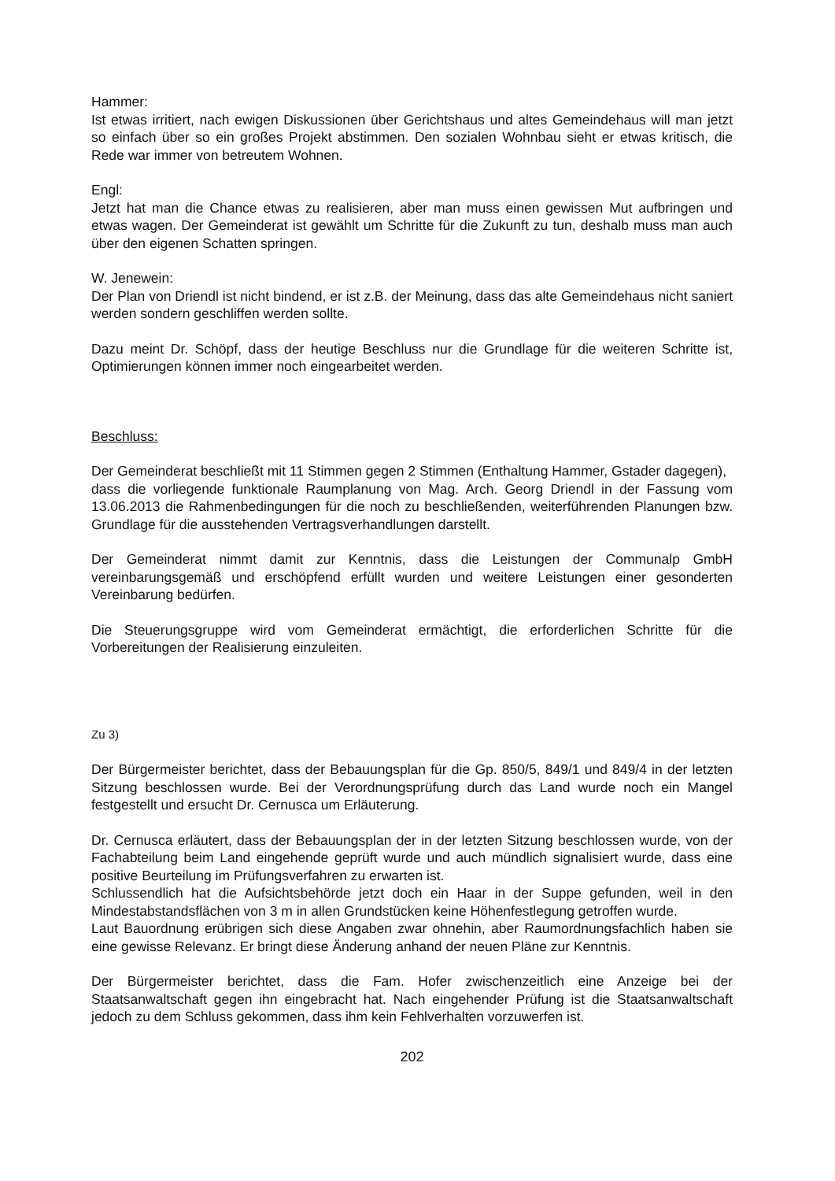Hammer:
Ist etwas irritiert, nach ewigen Diskussionen über Gerichtshaus und altes Gemeindehaus will man jetzt so einfach über so ein großes Projekt abstimmen. Den sozialen Wohnbau sieht er etwas kritisch, die Rede war immer von betreutem Wohnen.
Engl:
Jetzt hat man die Chance etwas zu realisieren, aber man muss einen gewissen Mut aufbringen und etwas wagen. Der Gemeinderat ist gewählt um Schritte für die Zukunft zu tun, deshalb muss man auch über den eigenen Schatten springen.
W. Jenewein:
Der Plan von Driendl ist nicht bindend, er ist z.B. der Meinung, dass das alte Gemeindehaus nicht saniert werden sondern geschliffen werden sollte.
Dazu meint Dr. Schöpf, dass der heutige Beschluss nur die Grundlage für die weiteren Schritte ist, Optimierungen können immer noch eingearbeitet werden.
Beschluss:
Der Gemeinderat beschließt mit 11 Stimmen gegen 2 Stimmen (Enthaltung Hammer, Gstader dagegen),
dass die vorliegende funktionale Raumplanung von Mag. Arch. Georg Driendl in der Fassung vom 13.06.2013 die Rahmenbedingungen für die noch zu beschließenden, weiterführenden Planungen bzw. Grundlage für die ausstehenden Vertragsverhandlungen darstellt.
Der Gemeinderat nimmt damit zur Kenntnis, dass die Leistungen der Communalp GmbH vereinbarungsgemäß und erschöpfend erfüllt wurden und weitere Leistungen einer gesonderten Vereinbarung bedürfen.
Die Steuerungsgruppe wird vom Gemeinderat ermächtigt, die erforderlichen Schritte für die Vorbereitungen der Realisierung einzuleiten.
Zu 3)
Der Bürgermeister berichtet, dass der Bebauungsplan für die Gp. 850/5, 849/1 und 849/4 in der letzten Sitzung beschlossen wurde. Bei der Verordnungsprüfung durch das Land wurde noch ein Mangel festgestellt und ersucht Dr. Cernusca um Erläuterung.
Dr. Cernusca erläutert, dass der Bebauungsplan der in der letzten Sitzung beschlossen wurde, von der Fachabteilung beim Land eingehende geprüft wurde und auch mündlich signalisiert wurde, dass eine positive Beurteilung im Prüfungsverfahren zu erwarten ist.
Schlussendlich hat die Aufsichtsbehörde jetzt doch ein Haar in der Suppe gefunden, weil in den Mindestabstandsflächen von 3 m in allen Grundstücken keine Höhenfestlegung getroffen wurde.
Laut Bauordnung erübrigen sich diese Angaben zwar ohnehin, aber Raumordnungsfachlich haben sie eine gewisse Relevanz. Er bringt diese Änderung anhand der neuen Pläne zur Kenntnis.
Der Bürgermeister berichtet, dass die Fam. Hofer zwischenzeitlich eine Anzeige bei der Staatsanwaltschaft gegen ihn eingebracht hat. Nach eingehender Prüfung ist die Staatsanwaltschaft jedoch zu dem Schluss gekommen, dass ihm kein Fehlverhalten vorzuwerfen ist.
202